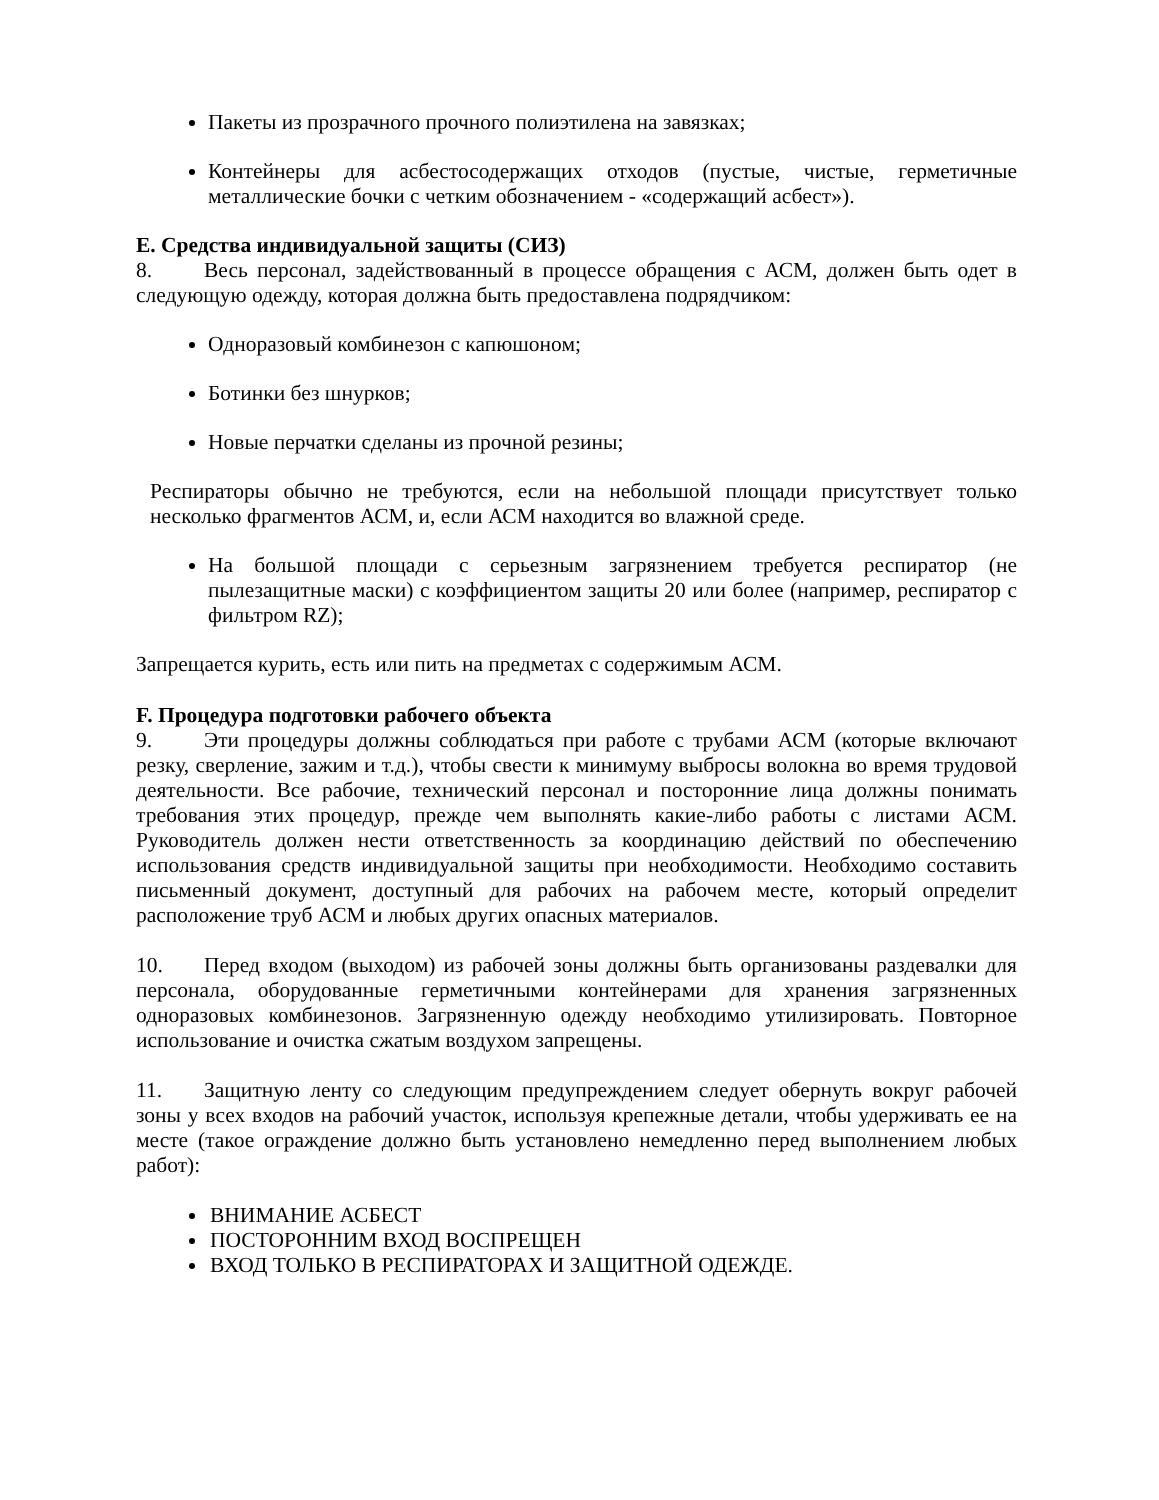Пакеты из прозрачного прочного полиэтилена на завязках;
Контейнеры для асбестосодержащих отходов (пустые, чистые, герметичные металлические бочки с четким обозначением - «содержащий асбест»).
E. Средства индивидуальной защиты (СИЗ)
8. Весь персонал, задействованный в процессе обращения с АСМ, должен быть одет в следующую одежду, которая должна быть предоставлена подрядчиком:
Одноразовый комбинезон с капюшоном;
Ботинки без шнурков;
Новые перчатки сделаны из прочной резины;
Респираторы обычно не требуются, если на небольшой площади присутствует только несколько фрагментов АСМ, и, если АСМ находится во влажной среде.
На большой площади с серьезным загрязнением требуется респиратор (не пылезащитные маски) с коэффициентом защиты 20 или более (например, респиратор с фильтром RZ);
Запрещается курить, есть или пить на предметах с содержимым АСМ.
F. Процедура подготовки рабочего объекта
9. Эти процедуры должны соблюдаться при работе с трубами АСМ (которые включают резку, сверление, зажим и т.д.), чтобы свести к минимуму выбросы волокна во время трудовой деятельности. Все рабочие, технический персонал и посторонние лица должны понимать требования этих процедур, прежде чем выполнять какие-либо работы с листами АСМ. Руководитель должен нести ответственность за координацию действий по обеспечению использования средств индивидуальной защиты при необходимости. Необходимо составить письменный документ, доступный для рабочих на рабочем месте, который определит расположение труб АСМ и любых других опасных материалов.
10. Перед входом (выходом) из рабочей зоны должны быть организованы раздевалки для персонала, оборудованные герметичными контейнерами для хранения загрязненных одноразовых комбинезонов. Загрязненную одежду необходимо утилизировать. Повторное использование и очистка сжатым воздухом запрещены.
11. Защитную ленту со следующим предупреждением следует обернуть вокруг рабочей зоны у всех входов на рабочий участок, используя крепежные детали, чтобы удерживать ее на месте (такое ограждение должно быть установлено немедленно перед выполнением любых работ):
ВНИМАНИЕ АСБЕСТ
ПОСТОРОННИМ ВХОД ВОСПРЕЩЕН
ВХОД ТОЛЬКО В РЕСПИРАТОРАХ И ЗАЩИТНОЙ ОДЕЖДЕ.